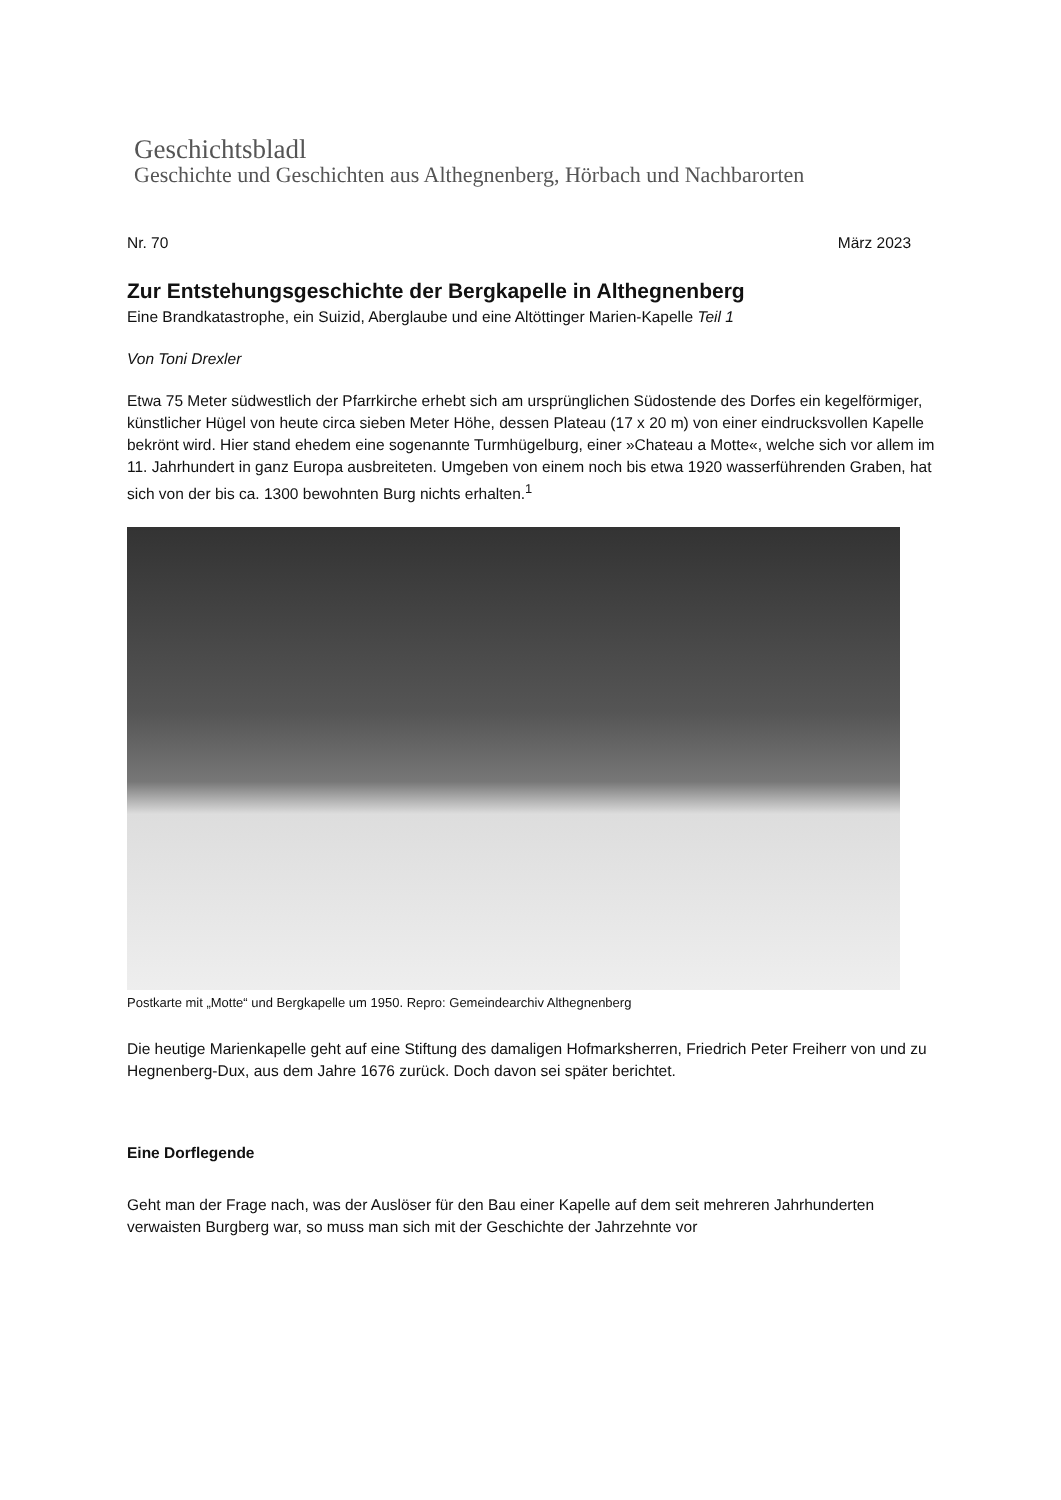Geschichtsbladl
Geschichte und Geschichten aus Althegnenberg, Hörbach und Nachbarorten
Nr. 70 März 2023
Zur Entstehungsgeschichte der Bergkapelle in Althegnenberg
Eine Brandkatastrophe, ein Suizid, Aberglaube und eine Altöttinger Marien-Kapelle Teil 1
Von Toni Drexler
Etwa 75 Meter südwestlich der Pfarrkirche erhebt sich am ursprünglichen Südostende des Dorfes ein kegelförmiger, künstlicher Hügel von heute circa sieben Meter Höhe, dessen Plateau (17 x 20 m) von einer eindrucksvollen Kapelle bekrönt wird. Hier stand ehedem eine sogenannte Turmhügelburg, einer »Chateau a Motte«, welche sich vor allem im 11. Jahrhundert in ganz Europa ausbreiteten. Umgeben von einem noch bis etwa 1920 wasserführenden Graben, hat sich von der bis ca. 1300 bewohnten Burg nichts erhalten.<sup>1</sup>
Postkarte mit „Motte“ und Bergkapelle um 1950. Repro: Gemeindearchiv Althegnenberg
Die heutige Marienkapelle geht auf eine Stiftung des damaligen Hofmarksherren, Friedrich Peter Freiherr von und zu Hegnenberg-Dux, aus dem Jahre 1676 zurück. Doch davon sei später berichtet.
Eine Dorflegende
Geht man der Frage nach, was der Auslöser für den Bau einer Kapelle auf dem seit mehreren Jahrhunderten verwaisten Burgberg war, so muss man sich mit der Geschichte der Jahrzehnte vor